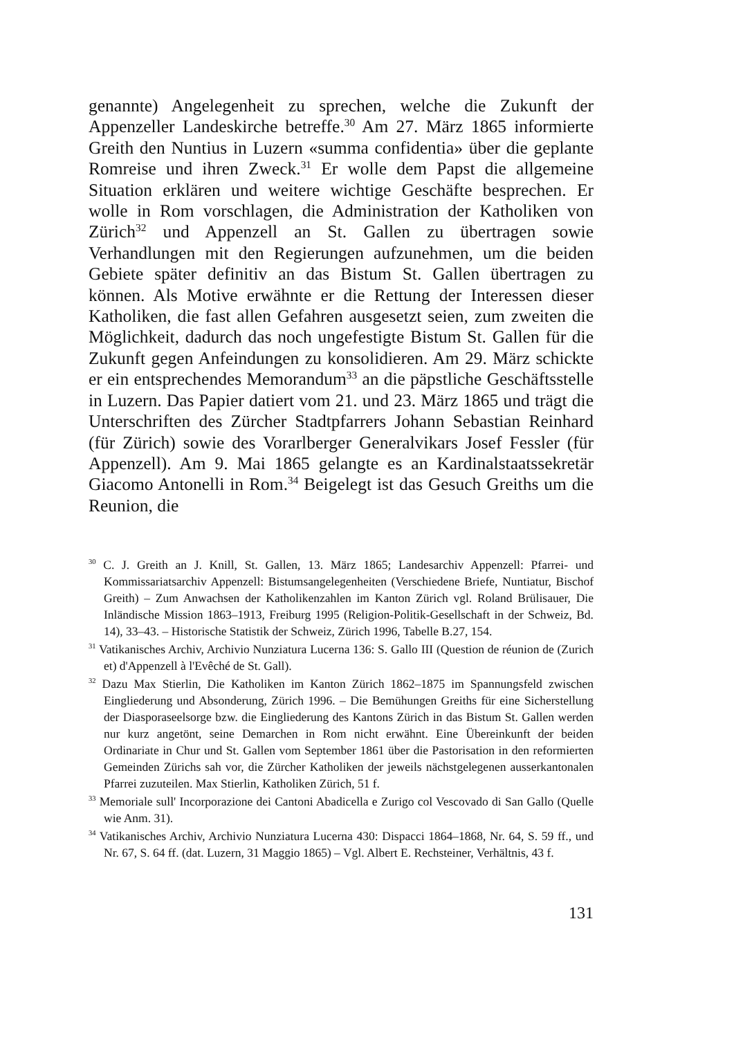genannte) Angelegenheit zu sprechen, welche die Zukunft der Appenzeller Landeskirche betreffe.<sup>30</sup> Am 27. März 1865 informierte Greith den Nuntius in Luzern «summa confidentia» über die geplante Romreise und ihren Zweck.<sup>31</sup> Er wolle dem Papst die allgemeine Situation erklären und weitere wichtige Geschäfte besprechen. Er wolle in Rom vorschlagen, die Administration der Katholiken von Zürich<sup>32</sup> und Appenzell an St. Gallen zu übertragen sowie Verhandlungen mit den Regierungen aufzunehmen, um die beiden Gebiete später definitiv an das Bistum St. Gallen übertragen zu können. Als Motive erwähnte er die Rettung der Interessen dieser Katholiken, die fast allen Gefahren ausgesetzt seien, zum zweiten die Möglichkeit, dadurch das noch ungefestigte Bistum St. Gallen für die Zukunft gegen Anfeindungen zu konsolidieren. Am 29. März schickte er ein entsprechendes Memorandum<sup>33</sup> an die päpstliche Geschäftsstelle in Luzern. Das Papier datiert vom 21. und 23. März 1865 und trägt die Unterschriften des Zürcher Stadtpfarrers Johann Sebastian Reinhard (für Zürich) sowie des Vorarlberger Generalvikars Josef Fessler (für Appenzell). Am 9. Mai 1865 gelangte es an Kardinalstaatssekretär Giacomo Antonelli in Rom.<sup>34</sup> Beigelegt ist das Gesuch Greiths um die Reunion, die
<sup>30</sup> C. J. Greith an J. Knill, St. Gallen, 13. März 1865; Landesarchiv Appenzell: Pfarrei- und Kommissariatsarchiv Appenzell: Bistumsangelegenheiten (Verschiedene Briefe, Nuntiatur, Bischof Greith) – Zum Anwachsen der Katholikenzahlen im Kanton Zürich vgl. Roland Brülisauer, Die Inländische Mission 1863–1913, Freiburg 1995 (Religion-Politik-Gesellschaft in der Schweiz, Bd. 14), 33–43. – Historische Statistik der Schweiz, Zürich 1996, Tabelle B.27, 154.
<sup>31</sup> Vatikanisches Archiv, Archivio Nunziatura Lucerna 136: S. Gallo III (Question de réunion de (Zurich et) d'Appenzell à l'Evêché de St. Gall).
<sup>32</sup> Dazu Max Stierlin, Die Katholiken im Kanton Zürich 1862–1875 im Spannungsfeld zwischen Eingliederung und Absonderung, Zürich 1996. – Die Bemühungen Greiths für eine Sicherstellung der Diasporaseelsorge bzw. die Eingliederung des Kantons Zürich in das Bistum St. Gallen werden nur kurz angetönt, seine Demarchen in Rom nicht erwähnt. Eine Übereinkunft der beiden Ordinariate in Chur und St. Gallen vom September 1861 über die Pastorisation in den reformierten Gemeinden Zürichs sah vor, die Zürcher Katholiken der jeweils nächstgelegenen ausserkantonalen Pfarrei zuzuteilen. Max Stierlin, Katholiken Zürich, 51 f.
<sup>33</sup> Memoriale sull' Incorporazione dei Cantoni Abadicella e Zurigo col Vescovado di San Gallo (Quelle wie Anm. 31).
<sup>34</sup> Vatikanisches Archiv, Archivio Nunziatura Lucerna 430: Dispacci 1864–1868, Nr. 64, S. 59 ff., und Nr. 67, S. 64 ff. (dat. Luzern, 31 Maggio 1865) – Vgl. Albert E. Rechsteiner, Verhältnis, 43 f.
131